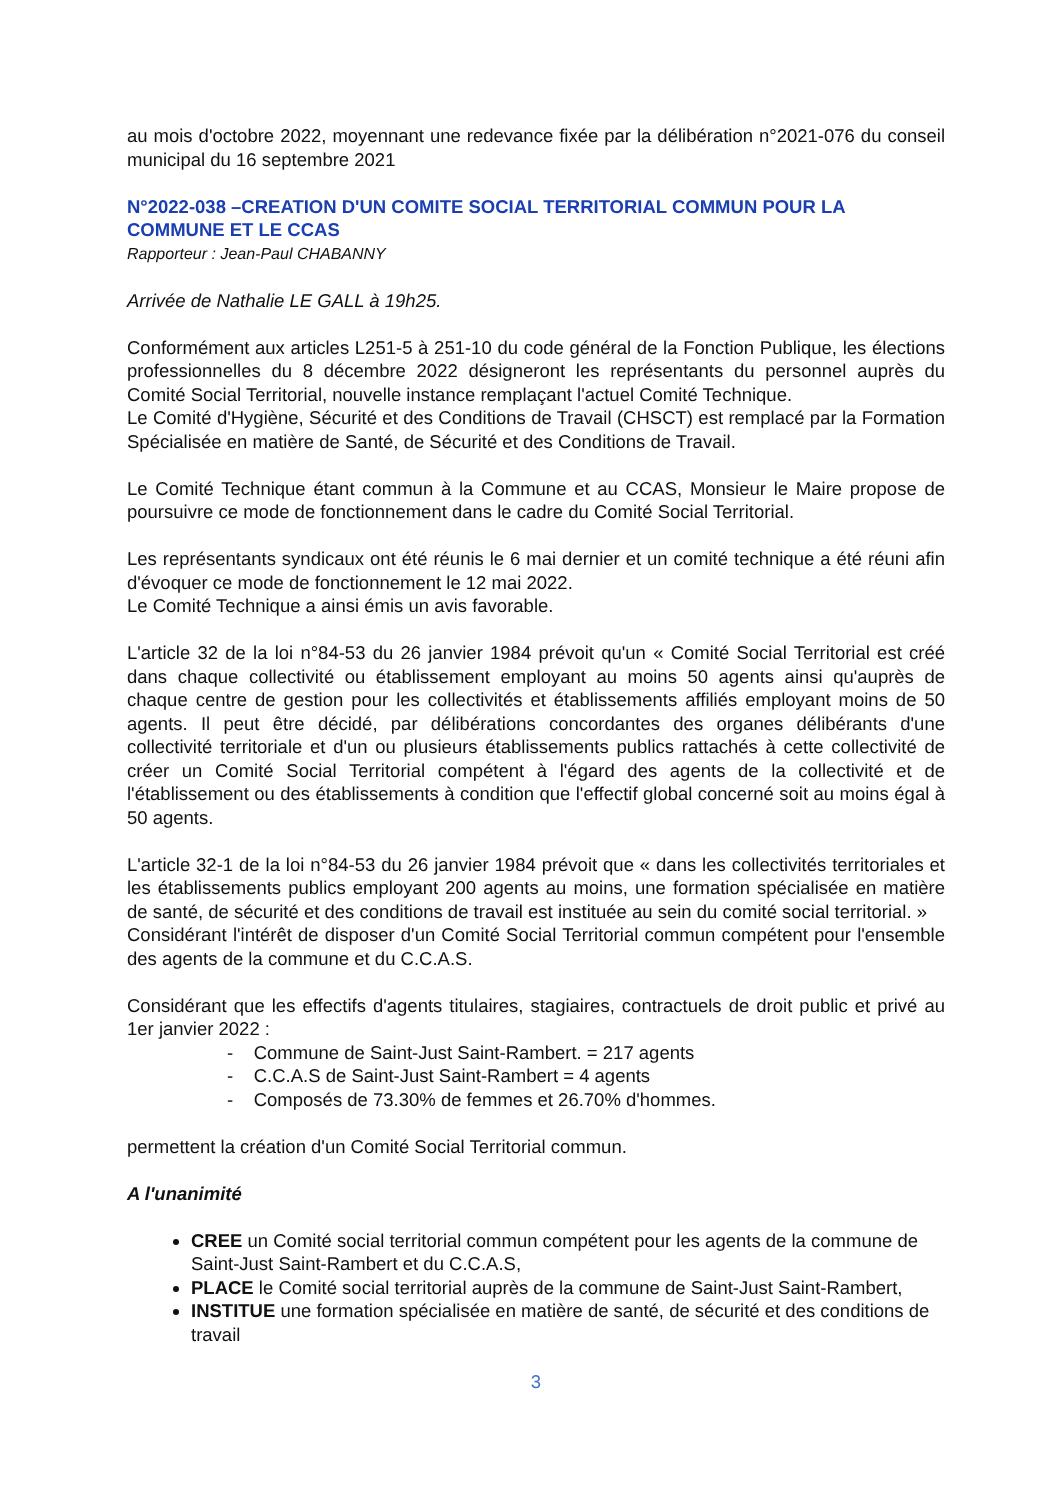au mois d'octobre 2022, moyennant une redevance fixée par la délibération n°2021-076 du conseil municipal du 16 septembre 2021
N°2022-038 –CREATION D'UN COMITE SOCIAL TERRITORIAL COMMUN POUR LA COMMUNE ET LE CCAS
Rapporteur : Jean-Paul CHABANNY
Arrivée de Nathalie LE GALL à 19h25.
Conformément aux articles L251-5 à 251-10 du code général de la Fonction Publique, les élections professionnelles du 8 décembre 2022 désigneront les représentants du personnel auprès du Comité Social Territorial, nouvelle instance remplaçant l'actuel Comité Technique.
Le Comité d'Hygiène, Sécurité et des Conditions de Travail (CHSCT) est remplacé par la Formation Spécialisée en matière de Santé, de Sécurité et des Conditions de Travail.
Le Comité Technique étant commun à la Commune et au CCAS, Monsieur le Maire propose de poursuivre ce mode de fonctionnement dans le cadre du Comité Social Territorial.
Les représentants syndicaux ont été réunis le 6 mai dernier et un comité technique a été réuni afin d'évoquer ce mode de fonctionnement le 12 mai 2022.
Le Comité Technique a ainsi émis un avis favorable.
L'article 32 de la loi n°84-53 du 26 janvier 1984 prévoit qu'un « Comité Social Territorial est créé dans chaque collectivité ou établissement employant au moins 50 agents ainsi qu'auprès de chaque centre de gestion pour les collectivités et établissements affiliés employant moins de 50 agents. Il peut être décidé, par délibérations concordantes des organes délibérants d'une collectivité territoriale et d'un ou plusieurs établissements publics rattachés à cette collectivité de créer un Comité Social Territorial compétent à l'égard des agents de la collectivité et de l'établissement ou des établissements à condition que l'effectif global concerné soit au moins égal à 50 agents.
L'article 32-1 de la loi n°84-53 du 26 janvier 1984 prévoit que « dans les collectivités territoriales et les établissements publics employant 200 agents au moins, une formation spécialisée en matière de santé, de sécurité et des conditions de travail est instituée au sein du comité social territorial. »
Considérant l'intérêt de disposer d'un Comité Social Territorial commun compétent pour l'ensemble des agents de la commune et du C.C.A.S.
Considérant que les effectifs d'agents titulaires, stagiaires, contractuels de droit public et privé au 1er janvier 2022 :
- Commune de Saint-Just Saint-Rambert. = 217 agents
- C.C.A.S de Saint-Just Saint-Rambert = 4 agents
- Composés de 73.30% de femmes et 26.70% d'hommes.
permettent la création d'un Comité Social Territorial commun.
A l'unanimité
CREE un Comité social territorial commun compétent pour les agents de la commune de Saint-Just Saint-Rambert et du C.C.A.S,
PLACE le Comité social territorial auprès de la commune de Saint-Just Saint-Rambert,
INSTITUE une formation spécialisée en matière de santé, de sécurité et des conditions de travail
3